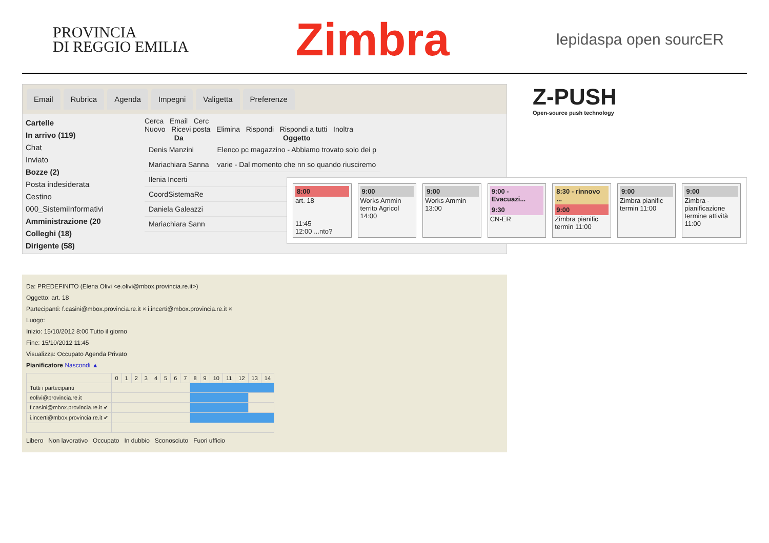PROVINCIA
DI REGGIO EMILIA
Zimbra
lepidaspa open sourcER
Email Rubrica Agenda Impegni Valigetta Preferenze
Cartelle
In arrivo (119)
Chat
Inviato
Bozze (2)
Posta indesiderata
Cestino
000_SistemiInformativi
Amministrazione (20
Colleghi (18)
Dirigente (58)
Cerca Email Cerc
Nuovo Ricevi posta Elimina Rispondi Rispondi a tutti Inoltra
| Da | Oggetto |
| --- | --- |
| Denis Manzini | Elenco pc magazzino - Abbiamo trovato solo dei p |
| Mariachiara Sanna | varie - Dal momento che nn so quando riusciremo |
| Ilenia Incerti | |
| CoordSistemaRe | |
| Daniela Galeazzi | |
| Mariachiara Sann | |
Da: PREDEFINITO (Elena Olivi <e.olivi@mbox.provincia.re.it>)
Oggetto: art. 18
Partecipanti: f.casini@mbox.provincia.re.it × i.incerti@mbox.provincia.re.it ×
Luogo:
Inizio: 15/10/2012 8:00 Tutto il giorno
Fine: 15/10/2012 11:45
Visualizza: Occupato Agenda Privato
Pianificatore Nascondi ▲
| | 0 | 1 | 2 | 3 | 4 | 5 | 6 | 7 | 8 | 9 | 10 | 11 | 12 | 13 | 14 |
| Tutti i partecipanti | | | | | | | | | | | | | | | |
| eolivi@provincia.re.it | | | | | | | | | | | | | | | |
| f.casini@mbox.provincia.re.it ✔ | | | | | | | | | | | | | | | |
| i.incerti@mbox.provincia.re.it ✔ | | | | | | | | | | | | | | | |
Libero Non lavorativo Occupato In dubbio Sconosciuto Fuori ufficio
Z-PUSH
Open-source push technology
8:00
art. 18
11:45
12:00 ...nto?
9:00
Works Ammin territo Agricol
14:00
9:00
Works Ammin
13:00
9:00 - Evacuazi...
9:30
CN-ER
8:30 - rinnovo ...
9:00
Zimbra pianific termin 11:00
9:00
Zimbra pianific termin 11:00
9:00
Zimbra - pianificazione termine attività 11:00